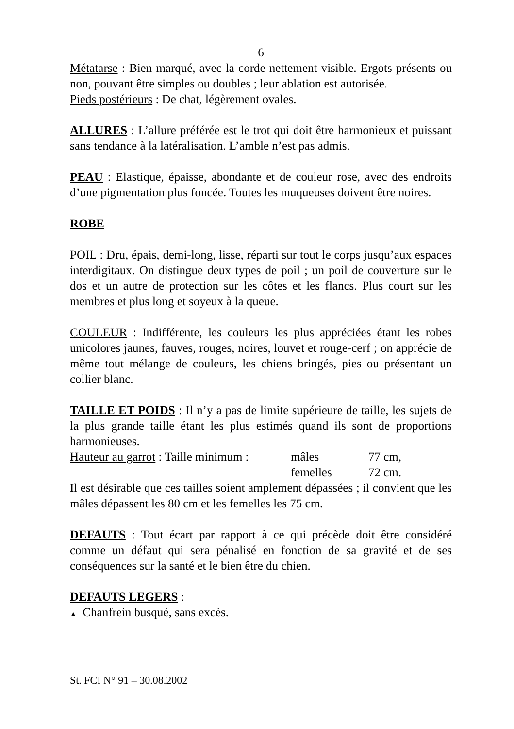6
Métatarse : Bien marqué, avec la corde nettement visible. Ergots présents ou non, pouvant être simples ou doubles ; leur ablation est autorisée.
Pieds postérieurs : De chat, légèrement ovales.
ALLURES : L’allure préférée est le trot qui doit être harmonieux et puissant sans tendance à la latéralisation. L’amble n’est pas admis.
PEAU : Elastique, épaisse, abondante et de couleur rose, avec des endroits d’une pigmentation plus foncée. Toutes les muqueuses doivent être noires.
ROBE
POIL : Dru, épais, demi-long, lisse, réparti sur tout le corps jusqu’aux espaces interdigitaux. On distingue deux types de poil ; un poil de couverture sur le dos et un autre de protection sur les côtes et les flancs. Plus court sur les membres et plus long et soyeux à la queue.
COULEUR : Indifférente, les couleurs les plus appréciées étant les robes unicolores jaunes, fauves, rouges, noires, louvet et rouge-cerf ; on apprécie de même tout mélange de couleurs, les chiens bringés, pies ou présentant un collier blanc.
TAILLE ET POIDS : Il n’y a pas de limite supérieure de taille, les sujets de la plus grande taille étant les plus estimés quand ils sont de proportions harmonieuses.
Hauteur au garrot : Taille minimum : mâles 77 cm,
femelles 72 cm.
Il est désirable que ces tailles soient amplement dépassées ; il convient que les mâles dépassent les 80 cm et les femelles les 75 cm.
DEFAUTS : Tout écart par rapport à ce qui précède doit être considéré comme un défaut qui sera pénalisé en fonction de sa gravité et de ses conséquences sur la santé et le bien être du chien.
DEFAUTS LEGERS :
▲ Chanfrein busqué, sans excès.
St. FCI N° 91 – 30.08.2002